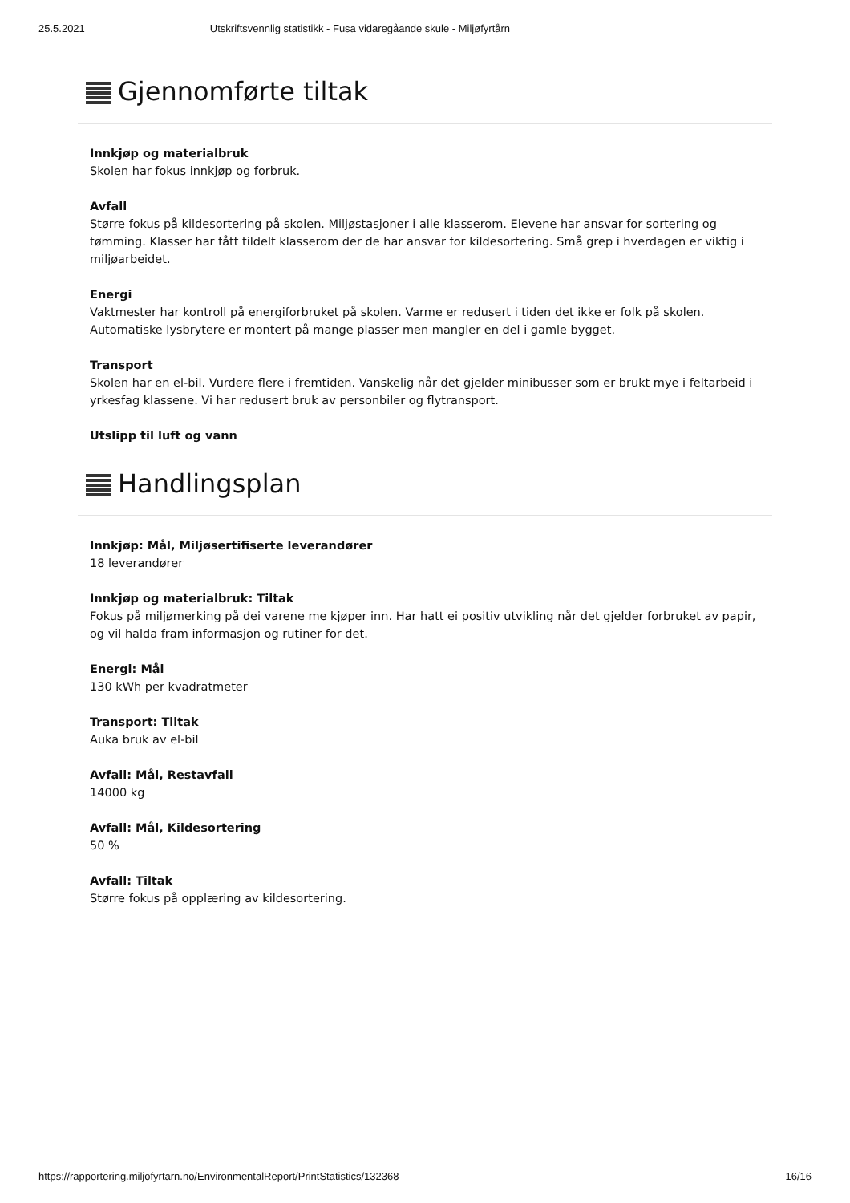25.5.2021 Utskriftsvennlig statistikk - Fusa vidaregåande skule - Miljøfyrtårn
Gjennomførte tiltak
Innkjøp og materialbruk
Skolen har fokus innkjøp og forbruk.
Avfall
Større fokus på kildesortering på skolen. Miljøstasjoner i alle klasserom. Elevene har ansvar for sortering og tømming. Klasser har fått tildelt klasserom der de har ansvar for kildesortering. Små grep i hverdagen er viktig i miljøarbeidet.
Energi
Vaktmester har kontroll på energiforbruket på skolen. Varme er redusert i tiden det ikke er folk på skolen. Automatiske lysbrytere er montert på mange plasser men mangler en del i gamle bygget.
Transport
Skolen har en el-bil. Vurdere flere i fremtiden. Vanskelig når det gjelder minibusser som er brukt mye i feltarbeid i yrkesfag klassene. Vi har redusert bruk av personbiler og flytransport.
Utslipp til luft og vann
Handlingsplan
Innkjøp: Mål, Miljøsertifiserte leverandører
18 leverandører
Innkjøp og materialbruk: Tiltak
Fokus på miljømerking på dei varene me kjøper inn. Har hatt ei positiv utvikling når det gjelder forbruket av papir, og vil halda fram informasjon og rutiner for det.
Energi: Mål
130 kWh per kvadratmeter
Transport: Tiltak
Auka bruk av el-bil
Avfall: Mål, Restavfall
14000 kg
Avfall: Mål, Kildesortering
50 %
Avfall: Tiltak
Større fokus på opplæring av kildesortering.
https://rapportering.miljofyrtarn.no/EnvironmentalReport/PrintStatistics/132368 16/16